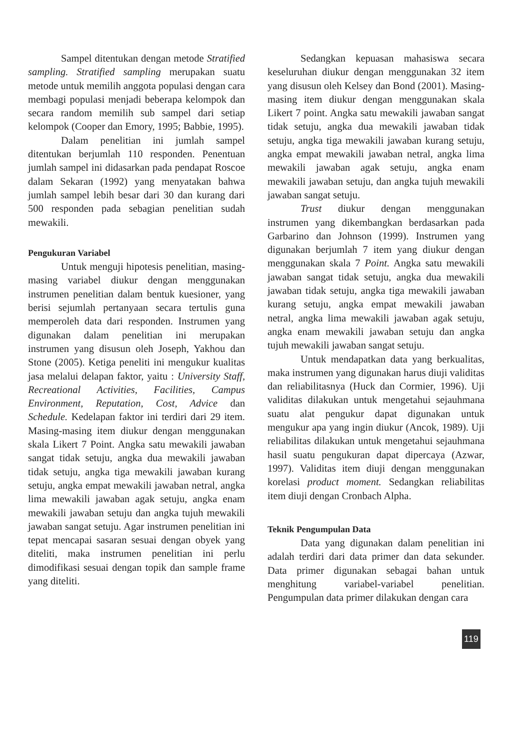Sampel ditentukan dengan metode Stratified sampling. Stratified sampling merupakan suatu metode untuk memilih anggota populasi dengan cara membagi populasi menjadi beberapa kelompok dan secara random memilih sub sampel dari setiap kelompok (Cooper dan Emory, 1995; Babbie, 1995).
Dalam penelitian ini jumlah sampel ditentukan berjumlah 110 responden. Penentuan jumlah sampel ini didasarkan pada pendapat Roscoe dalam Sekaran (1992) yang menyatakan bahwa jumlah sampel lebih besar dari 30 dan kurang dari 500 responden pada sebagian penelitian sudah mewakili.
Pengukuran Variabel
Untuk menguji hipotesis penelitian, masing-masing variabel diukur dengan menggunakan instrumen penelitian dalam bentuk kuesioner, yang berisi sejumlah pertanyaan secara tertulis guna memperoleh data dari responden. Instrumen yang digunakan dalam penelitian ini merupakan instrumen yang disusun oleh Joseph, Yakhou dan Stone (2005). Ketiga peneliti ini mengukur kualitas jasa melalui delapan faktor, yaitu : University Staff, Recreational Activities, Facilities, Campus Environment, Reputation, Cost, Advice dan Schedule. Kedelapan faktor ini terdiri dari 29 item. Masing-masing item diukur dengan menggunakan skala Likert 7 Point. Angka satu mewakili jawaban sangat tidak setuju, angka dua mewakili jawaban tidak setuju, angka tiga mewakili jawaban kurang setuju, angka empat mewakili jawaban netral, angka lima mewakili jawaban agak setuju, angka enam mewakili jawaban setuju dan angka tujuh mewakili jawaban sangat setuju. Agar instrumen penelitian ini tepat mencapai sasaran sesuai dengan obyek yang diteliti, maka instrumen penelitian ini perlu dimodifikasi sesuai dengan topik dan sample frame yang diteliti.
Sedangkan kepuasan mahasiswa secara keseluruhan diukur dengan menggunakan 32 item yang disusun oleh Kelsey dan Bond (2001). Masing-masing item diukur dengan menggunakan skala Likert 7 point. Angka satu mewakili jawaban sangat tidak setuju, angka dua mewakili jawaban tidak setuju, angka tiga mewakili jawaban kurang setuju, angka empat mewakili jawaban netral, angka lima mewakili jawaban agak setuju, angka enam mewakili jawaban setuju, dan angka tujuh mewakili jawaban sangat setuju.
Trust diukur dengan menggunakan instrumen yang dikembangkan berdasarkan pada Garbarino dan Johnson (1999). Instrumen yang digunakan berjumlah 7 item yang diukur dengan menggunakan skala 7 Point. Angka satu mewakili jawaban sangat tidak setuju, angka dua mewakili jawaban tidak setuju, angka tiga mewakili jawaban kurang setuju, angka empat mewakili jawaban netral, angka lima mewakili jawaban agak setuju, angka enam mewakili jawaban setuju dan angka tujuh mewakili jawaban sangat setuju.
Untuk mendapatkan data yang berkualitas, maka instrumen yang digunakan harus diuji validitas dan reliabilitasnya (Huck dan Cormier, 1996). Uji validitas dilakukan untuk mengetahui sejauhmana suatu alat pengukur dapat digunakan untuk mengukur apa yang ingin diukur (Ancok, 1989). Uji reliabilitas dilakukan untuk mengetahui sejauhmana hasil suatu pengukuran dapat dipercaya (Azwar, 1997). Validitas item diuji dengan menggunakan korelasi product moment. Sedangkan reliabilitas item diuji dengan Cronbach Alpha.
Teknik Pengumpulan Data
Data yang digunakan dalam penelitian ini adalah terdiri dari data primer dan data sekunder. Data primer digunakan sebagai bahan untuk menghitung variabel-variabel penelitian. Pengumpulan data primer dilakukan dengan cara
119